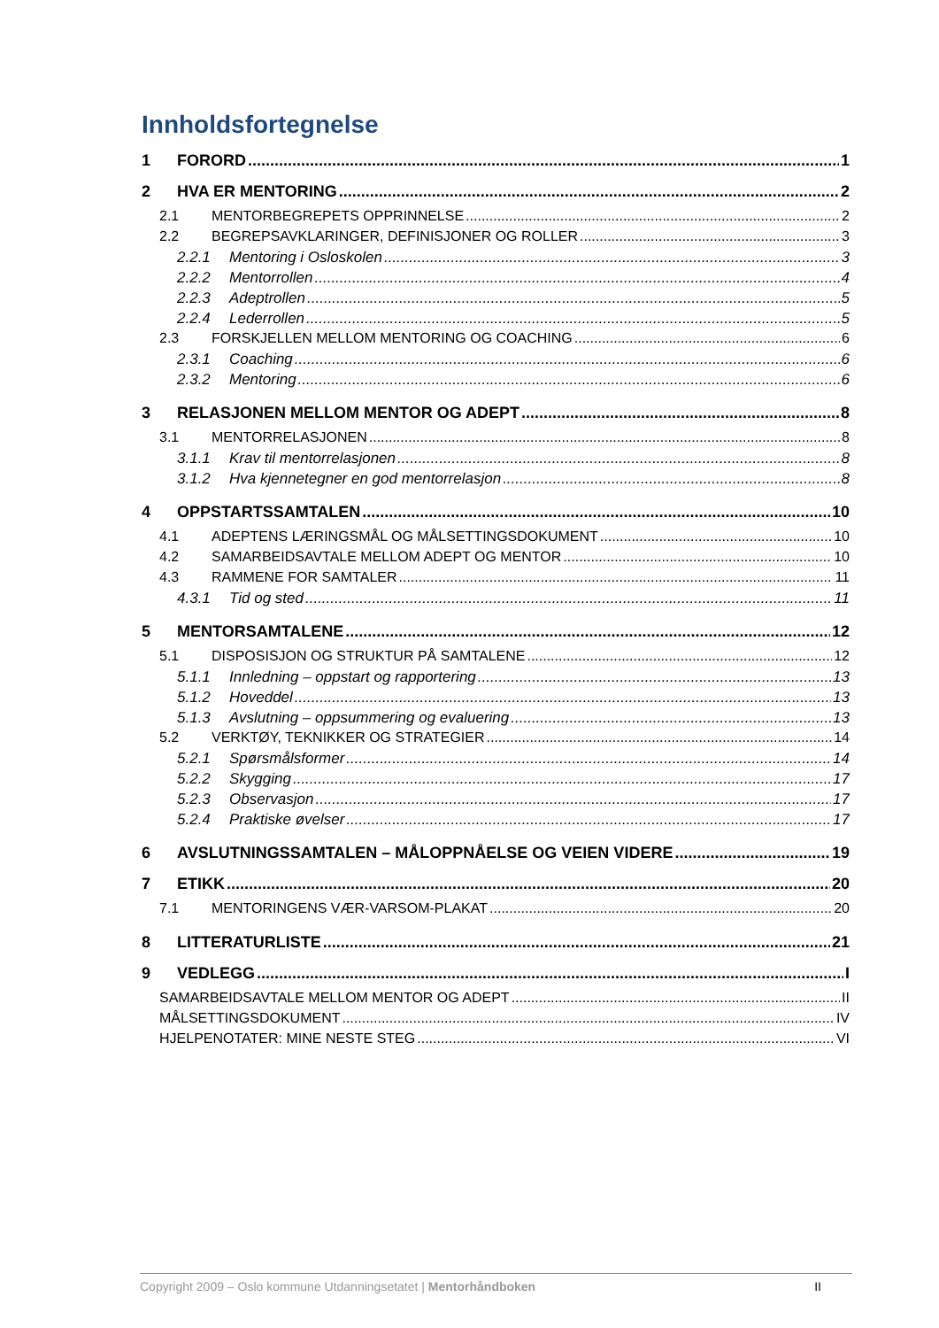Innholdsfortegnelse
1 FORORD 1
2 HVA ER MENTORING 2
2.1 MENTORBEGREPETS OPPRINNELSE 2
2.2 BEGREPSAVKLARINGER, DEFINISJONER OG ROLLER 3
2.2.1 Mentoring i Osloskolen 3
2.2.2 Mentorrollen 4
2.2.3 Adeptrollen 5
2.2.4 Lederrollen 5
2.3 FORSKJELLEN MELLOM MENTORING OG COACHING 6
2.3.1 Coaching 6
2.3.2 Mentoring 6
3 RELASJONEN MELLOM MENTOR OG ADEPT 8
3.1 MENTORRELASJONEN 8
3.1.1 Krav til mentorrelasjonen 8
3.1.2 Hva kjennetegner en god mentorrelasjon 8
4 OPPSTARTSSAMTALEN 10
4.1 ADEPTENS LÆRINGSMÅL OG MÅLSETTINGSDOKUMENT 10
4.2 SAMARBEIDSAVTALE MELLOM ADEPT OG MENTOR 10
4.3 RAMMENE FOR SAMTALER 11
4.3.1 Tid og sted 11
5 MENTORSAMTALENE 12
5.1 DISPOSISJON OG STRUKTUR PÅ SAMTALENE 12
5.1.1 Innledning – oppstart og rapportering 13
5.1.2 Hoveddel 13
5.1.3 Avslutning – oppsummering og evaluering 13
5.2 VERKTØY, TEKNIKKER OG STRATEGIER 14
5.2.1 Spørsmålsformer 14
5.2.2 Skygging 17
5.2.3 Observasjon 17
5.2.4 Praktiske øvelser 17
6 AVSLUTNINGSSAMTALEN – MÅLOPPNÅELSE OG VEIEN VIDERE 19
7 ETIKK 20
7.1 MENTORINGENS VÆR-VARSOM-PLAKAT 20
8 LITTERATURLISTE 21
9 VEDLEGG I
SAMARBEIDSAVTALE MELLOM MENTOR OG ADEPT II
MÅLSETTINGSDOKUMENT IV
HJELPENOTATER: MINE NESTE STEG VI
Copyright 2009 – Oslo kommune Utdanningsetatet | Mentorhåndboken II